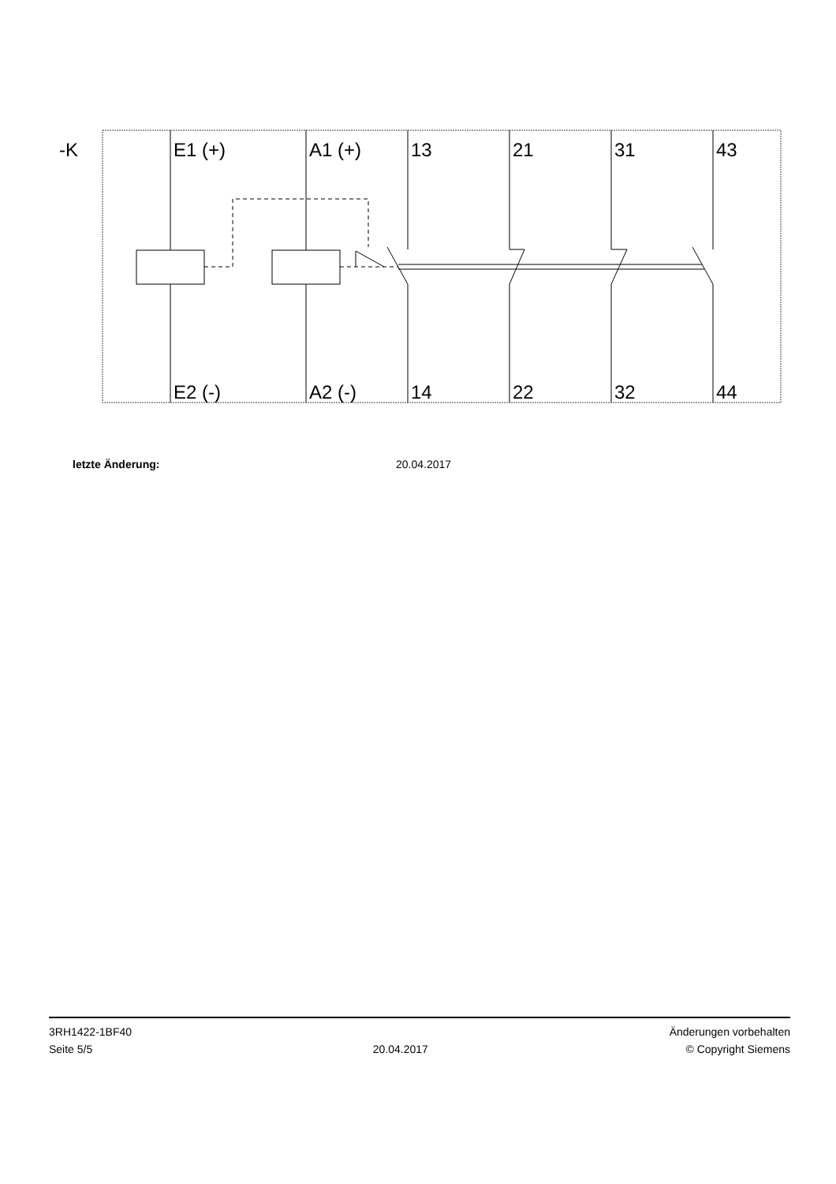-K
E1 (+)
A1 (+)
13
21
31
43
E2 (-)
A2 (-)
14
22
32
44
letzte Änderung: 20.04.2017
3RH1422-1BF40
Seite 5/5
20.04.2017
Änderungen vorbehalten
© Copyright Siemens